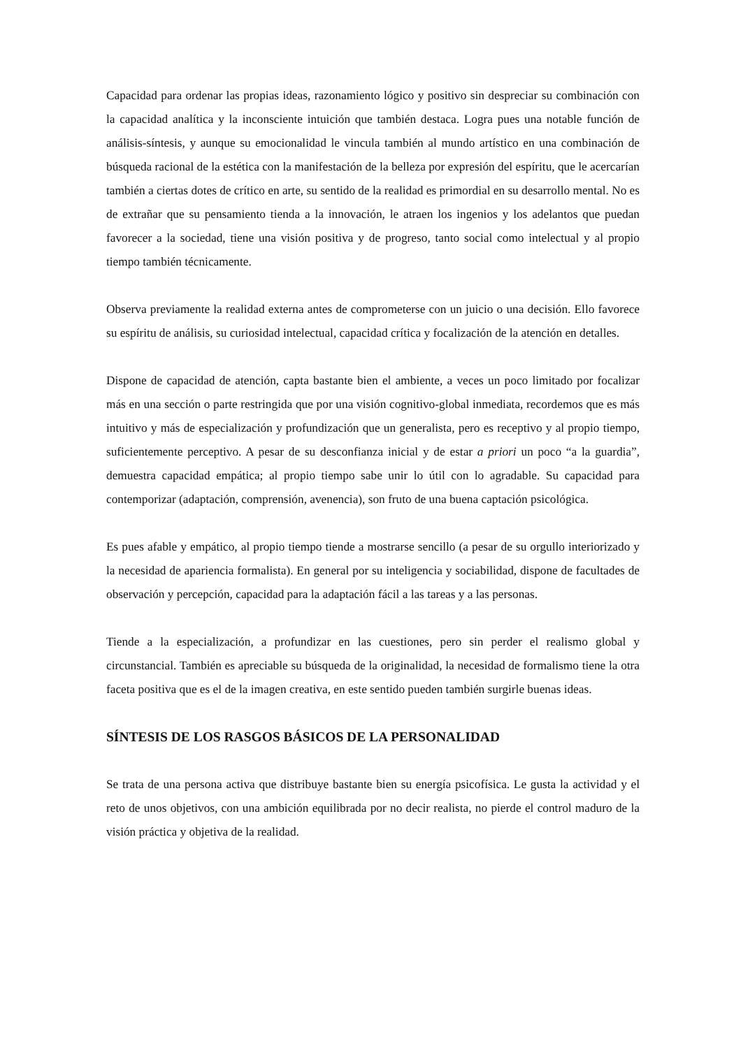Capacidad para ordenar las propias ideas, razonamiento lógico y positivo sin despreciar su combinación con la capacidad analítica y la inconsciente intuición que también destaca. Logra pues una notable función de análisis-síntesis, y aunque su emocionalidad le vincula también al mundo artístico en una combinación de búsqueda racional de la estética con la manifestación de la belleza por expresión del espíritu, que le acercarían también a ciertas dotes de crítico en arte, su sentido de la realidad es primordial en su desarrollo mental. No es de extrañar que su pensamiento tienda a la innovación, le atraen los ingenios y los adelantos que puedan favorecer a la sociedad, tiene una visión positiva y de progreso, tanto social como intelectual y al propio tiempo también técnicamente.
Observa previamente la realidad externa antes de comprometerse con un juicio o una decisión. Ello favorece su espíritu de análisis, su curiosidad intelectual, capacidad crítica y focalización de la atención en detalles.
Dispone de capacidad de atención, capta bastante bien el ambiente, a veces un poco limitado por focalizar más en una sección o parte restringida que por una visión cognitivo-global inmediata, recordemos que es más intuitivo y más de especialización y profundización que un generalista, pero es receptivo y al propio tiempo, suficientemente perceptivo. A pesar de su desconfianza inicial y de estar a priori un poco “a la guardia”, demuestra capacidad empática; al propio tiempo sabe unir lo útil con lo agradable. Su capacidad para contemporizar (adaptación, comprensión, avenencia), son fruto de una buena captación psicológica.
Es pues afable y empático, al propio tiempo tiende a mostrarse sencillo (a pesar de su orgullo interiorizado y la necesidad de apariencia formalista). En general por su inteligencia y sociabilidad, dispone de facultades de observación y percepción, capacidad para la adaptación fácil a las tareas y a las personas.
Tiende a la especialización, a profundizar en las cuestiones, pero sin perder el realismo global y circunstancial. También es apreciable su búsqueda de la originalidad, la necesidad de formalismo tiene la otra faceta positiva que es el de la imagen creativa, en este sentido pueden también surgirle buenas ideas.
SÍNTESIS DE LOS RASGOS BÁSICOS DE LA PERSONALIDAD
Se trata de una persona activa que distribuye bastante bien su energía psicofísica. Le gusta la actividad y el reto de unos objetivos, con una ambición equilibrada por no decir realista, no pierde el control maduro de la visión práctica y objetiva de la realidad.